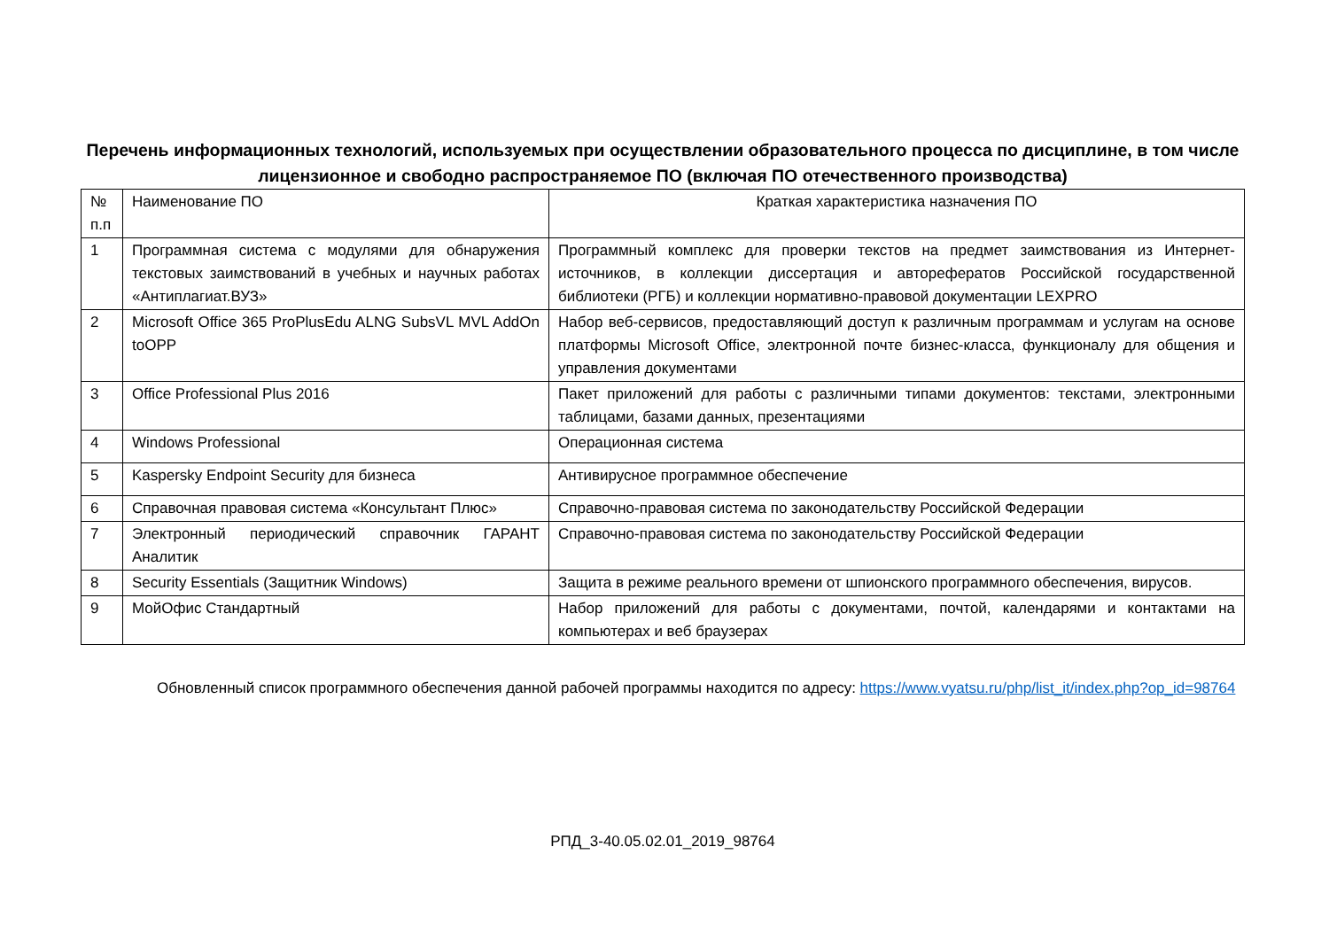Перечень информационных технологий, используемых при осуществлении образовательного процесса по дисциплине, в том числе лицензионное и свободно распространяемое ПО (включая ПО отечественного производства)
| № п.п | Наименование ПО | Краткая характеристика назначения ПО |
| 1 | Программная система с модулями для обнаружения текстовых заимствований в учебных и научных работах «Антиплагиат.ВУЗ» | Программный комплекс для проверки текстов на предмет заимствования из Интернет-источников, в коллекции диссертация и авторефератов Российской государственной библиотеки (РГБ) и коллекции нормативно-правовой документации LEXPRO |
| 2 | Microsoft Office 365 ProPlusEdu ALNG SubsVL MVL AddOn toOPP | Набор веб-сервисов, предоставляющий доступ к различным программам и услугам на основе платформы Microsoft Office, электронной почте бизнес-класса, функционалу для общения и управления документами |
| 3 | Office Professional Plus 2016 | Пакет приложений для работы с различными типами документов: текстами, электронными таблицами, базами данных, презентациями |
| 4 | Windows Professional | Операционная система |
| 5 | Kaspersky Endpoint Security для бизнеса | Антивирусное программное обеспечение |
| 6 | Справочная правовая система «Консультант Плюс» | Справочно-правовая система по законодательству Российской Федерации |
| 7 | Электронный периодический справочник ГАРАНТ Аналитик | Справочно-правовая система по законодательству Российской Федерации |
| 8 | Security Essentials (Защитник Windows) | Защита в режиме реального времени от шпионского программного обеспечения, вирусов. |
| 9 | МойОфис Стандартный | Набор приложений для работы с документами, почтой, календарями и контактами на компьютерах и веб браузерах |
Обновленный список программного обеспечения данной рабочей программы находится по адресу: https://www.vyatsu.ru/php/list_it/index.php?op_id=98764
РПД_3-40.05.02.01_2019_98764